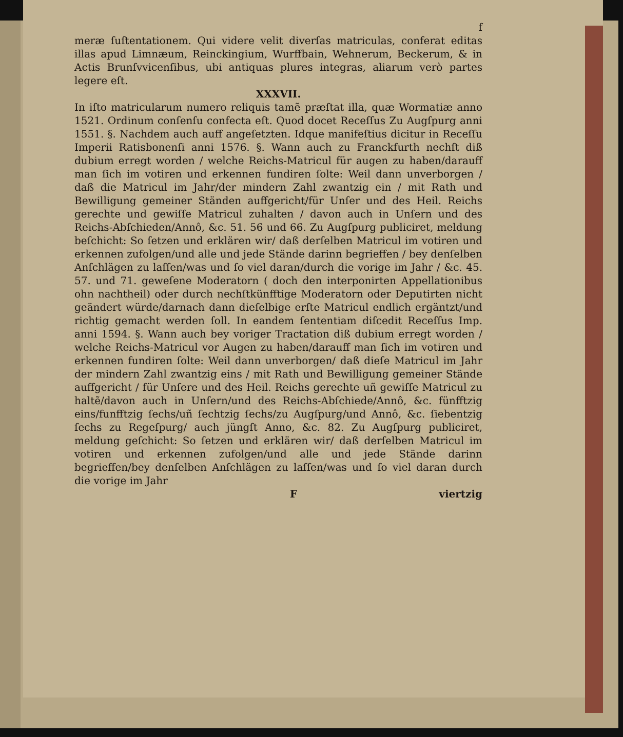f
meræ ſuſtentationem. Qui videre velit diverſas matriculas, conferat editas illas apud Limnæum, Reinckingium, Wurffbain, Wehnerum, Beckerum, & in Actis Brunſvvicenſibus, ubi antiquas plures integras, aliarum verò partes legere eſt.
XXXVII.
In iſto matricularum numero reliquis tamẽ præſtat illa, quæ Wormatiæ anno 1521. Ordinum conſenſu confecta eſt. Quod docet Receſſus Zu Augſpurg anni 1551. §. Nachdem auch auff angeſetzten. Idque manifeſtius dicitur in Receſſu Imperii Ratisbonenſi anni 1576. §. Wann auch zu Franckfurth nechſt diß dubium erregt worden / welche Reichs-Matricul für augen zu haben/darauff man ſich im votiren und erkennen fundiren ſolte: Weil dann unverborgen / daß die Matricul im Jahr/der mindern Zahl zwantzig ein / mit Rath und Bewilligung gemeiner Ständen auffgericht/für Unſer und des Heil. Reichs gerechte und gewiſſe Matricul zuhalten / davon auch in Unſern und des Reichs-Abſchieden/Annô, &c. 51. 56 und 66. Zu Augſpurg publiciret, meldung beſchicht: So ſetzen und erklären wir/ daß derſelben Matricul im votiren und erkennen zufolgen/und alle und jede Stände darinn begrieffen / bey denſelben Anſchlägen zu laſſen/was und ſo viel daran/durch die vorige im Jahr / &c. 45. 57. und 71. geweſene Moderatorn ( doch den interponirten Appellationibus ohn nachtheil) oder durch nechſtkünfftige Moderatorn oder Deputirten nicht geändert würde/darnach dann dieſelbige erſte Matricul endlich ergäntzt/und richtig gemacht werden ſoll. In eandem ſententiam diſcedit Receſſus Imp. anni 1594. §. Wann auch bey voriger Tractation diß dubium erregt worden / welche Reichs-Matricul vor Augen zu haben/darauff man ſich im votiren und erkennen fundiren ſolte: Weil dann unverborgen/ daß dieſe Matricul im Jahr der mindern Zahl zwantzig eins / mit Rath und Bewilligung gemeiner Stände auffgericht / für Unſere und des Heil. Reichs gerechte uñ gewiſſe Matricul zu haltẽ/davon auch in Unſern/und des Reichs-Abſchiede/Annô, &c. fünfftzig eins/funfftzig ſechs/uñ ſechtzig ſechs/zu Augſpurg/und Annô, &c. ſiebentzig ſechs zu Regeſpurg/ auch jüngſt Anno, &c. 82. Zu Augſpurg publiciret, meldung geſchicht: So ſetzen und erklären wir/ daß derſelben Matricul im votiren und erkennen zufolgen/und alle und jede Stände darinn begrieffen/bey denſelben Anſchlägen zu laſſen/was und ſo viel daran durch die vorige im Jahr
F viertzig